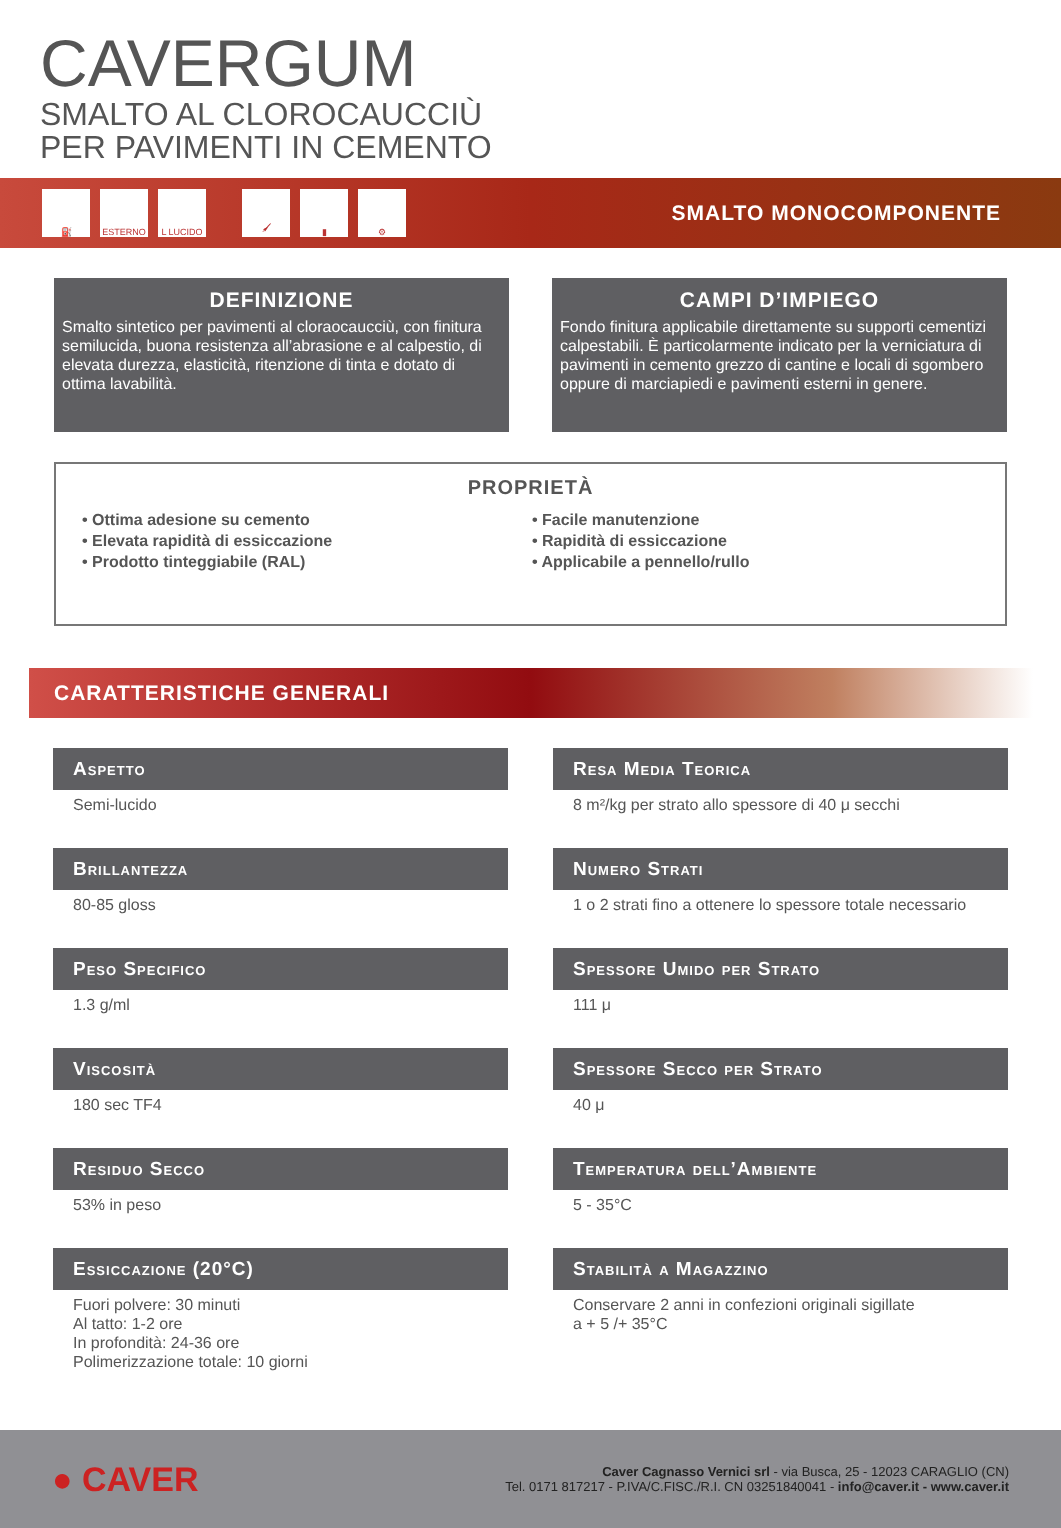CAVERGUM
SMALTO AL CLOROCAUCCIÙ
PER PAVIMENTI IN CEMENTO
⛽ ESTERNO L LUCIDO 🖌 ▮ ⚙
SMALTO MONOCOMPONENTE
DEFINIZIONE
Smalto sintetico per pavimenti al cloraocaucciù, con finitura semilucida, buona resistenza all’abrasione e al calpestio, di elevata durezza, elasticità, ritenzione di tinta e dotato di ottima lavabilità.
CAMPI D’IMPIEGO
Fondo finitura applicabile direttamente su supporti cementizi calpestabili. È particolarmente indicato per la verniciatura di pavimenti in cemento grezzo di cantine e locali di sgombero oppure di marciapiedi e pavimenti esterni in genere.
PROPRIETÀ
• Ottima adesione su cemento
• Elevata rapidità di essiccazione
• Prodotto tinteggiabile (RAL)
• Facile manutenzione
• Rapidità di essiccazione
• Applicabile a pennello/rullo
CARATTERISTICHE GENERALI
Aspetto
Semi-lucido
Resa Media Teorica
8 m²/kg per strato allo spessore di 40 μ secchi
Brillantezza
80-85 gloss
Numero Strati
1 o 2 strati fino a ottenere lo spessore totale necessario
Peso Specifico
1.3 g/ml
Spessore Umido per Strato
111 μ
Viscosità
180 sec TF4
Spessore Secco per Strato
40 μ
Residuo Secco
53% in peso
Temperatura dell’Ambiente
5 - 35°C
Essiccazione (20°C)
Fuori polvere: 30 minuti
Al tatto: 1-2 ore
In profondità: 24-36 ore
Polimerizzazione totale: 10 giorni
Stabilità a Magazzino
Conservare 2 anni in confezioni originali sigillate
a + 5 /+ 35°C
● CAVER
Caver Cagnasso Vernici srl - via Busca, 25 - 12023 CARAGLIO (CN)
Tel. 0171 817217 - P.IVA/C.FISC./R.I. CN 03251840041 - info@caver.it - www.caver.it